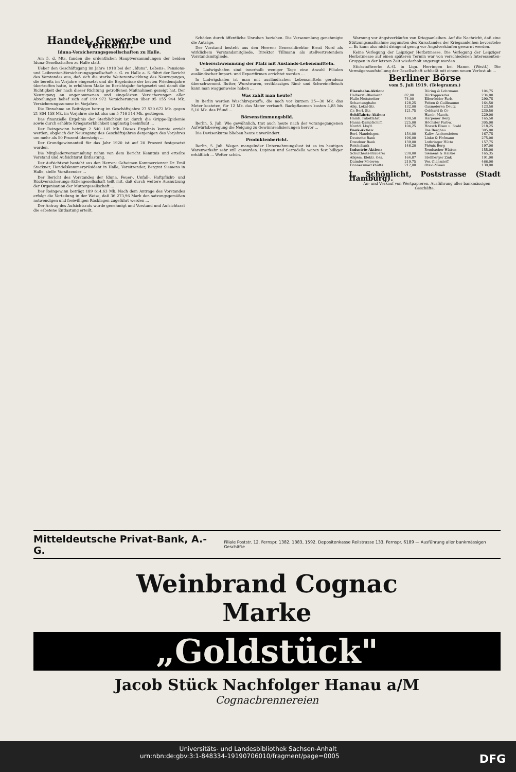Handel, Gewerbe und Verkehr.
Iduna-Versicherungsgesellschaften zu Halle.
Am 5. d. Mts. fanden die ordentlichen Hauptversammlungen der beiden Iduna-Gesellschaften zu Halle statt.
Ueber den Geschäftsgang im Jahre 1918 bei der „Iduna", Lebens-, Pensions- und Leibrenten-Versicherungsgesellschaft a. G. zu Halle a. S. führt der Bericht des Vorstandes aus, daß sich die starke Weiterentwicklung des Neuzuganges, die bereits im Vorjahre eingesetzt und die Ergebnisse der besten Friedensjahre übertroffen hatte, in erhöhtem Maße im Berichtsjahr fortgesetzt und damit die Richtigkeit der nach dieser Richtung getroffenen Maßnahmen gezeigt hat. Der Neuzugang an angenommenen und eingelösten Versicherungen aller Abteilungen belief sich auf 199 972 Versicherungen über 95 155 944 Mk. Versicherungssumme im Vorjahre.
Die Einnahme an Beiträgen betrug im Geschäftsjahre 27 520 672 Mk. gegen 21 804 158 Mk. im Vorjahre; sie ist also um 5 716 514 Mk. gestiegen.
Das finanzielle Ergebnis der Sterblichkeit ist durch die Grippe-Epidemie sowie durch erhöhte Kriegssterblichkeit ungünstig beeinflußt ...
Der Reingewinn beträgt 2 540 145 Mk. Dieses Ergebnis konnte erzielt werden, obgleich der Neuzugang des Geschäftsjahres denjenigen des Vorjahres um mehr als 50 Prozent übersteigt ...
Der Grundgewinnanteil für das Jahr 1920 ist auf 20 Prozent festgesetzt worden.
Die Mitgliederversammlung nahm von dem Bericht Kenntnis und erteilte Vorstand und Aufsichtsrat Entlastung.
Der Aufsichtsrat besteht aus den Herren: Geheimen Kommerzienrat Dr. Emil Steckner, Handelskammerpräsident in Halle, Vorsitzender, Bergrat Siemens in Halle, stellv. Vorsitzender ...
Der Bericht des Vorstandes der Iduna, Feuer-, Unfall-, Haftpflicht- und Rückversicherungs-Aktiengesellschaft teilt mit, daß durch weitere Ausnutzung der Organisation der Muttergesellschaft ...
Der Reingewinn beträgt 189 614,63 Mk. Nach dem Antrage des Vorstandes erfolgt die Verteilung in der Weise, daß 36 273,96 Mark den satzungsgemäßen notwendigen und freiwilligen Rücklagen zugeführt werden ...
Der Antrag des Aufsichtsrats wurde genehmigt und Vorstand und Aufsichtsrat die erbetene Entlastung erteilt.
Schäden durch öffentliche Unruhen beziehen. Die Versammlung genehmigte die Anträge.
Der Vorstand besteht aus den Herren: Generaldirektor Ernst Nord als wirklichem Vorstandsmitgliede, Direktor Tillmann als stellvertretendem Vorstandsmitgliede.
Ueberschwemmung der Pfalz mit Auslands-Lebensmitteln.
In Ludwigshafen sind innerhalb weniger Tage eine Anzahl Filialen ausländischer Import- und Exportfirmen errichtet worden ...
In Ludwigshafen ist man mit ausländischen Lebensmitteln geradezu überschwemmt. Butter, Wurstwaren, erstklassiges Rind- und Schweinefleisch kann man waggonweise haben ...
Was zahlt man heute?
In Berlin werden Waschkrepstoffe, die noch vor kurzem 25—30 Mk. das Meter kosteten, für 12 Mk. das Meter verkauft. Backpflaumen kosten 4,85 bis 5,10 Mk. das Pfund ...
Börsenstimmungsbild.
Berlin, 5. Juli. Wie gewöhnlich, trat auch heute nach der vorangegangenen Aufwärtsbewegung die Neigung zu Gewinnrealisierungen hervor ...
Die Devisenkurse blieben heute unverändert.
Produktenbericht.
Berlin, 5. Juli. Wegen mangelnder Unternehmungslust ist es im heutigen Warenverkehr sehr still geworden. Lupinen und Serradella waren fest billiger erhältlich ... Wetter schön.
Warnung vor Angstverkäufen von Kriegsanleihen. Auf die Nachricht, daß eine Stützungsmaßnahme zugunsten des Kursstandes der Kriegsanleihen bevorstehe ... Es kann also nicht dringend genug vor Angstverkäufen gewarnt werden.
Keine Verlegung der Leipziger Herbstmesse. Die Verlegung der Leipziger Herbstmesse auf einen späteren Termin war von verschiedenen Interessenten-Gruppen in der letzten Zeit wiederholt angeregt worden ...
Stickstoffwerke A.-G. in Liqu. Herringen bei Hamm (Westf.). Die Vermögensaufstellung der Gesellschaft schließt mit einem neuen Verlust ab ...
Berliner Börse
vom 5. Juli 1919. (Telegramm.)
| Eisenbahn-Aktien: | | Düring & Lohrmann | 104,75 |
| Halberst.-Blankenb. | 82,00 | Dürkoppwerke | 234,00 |
| Halle-Hettstedter | 74,00 | Elberfelder Farb. | 290,75 |
| Schantungbahn | 128,25 | Felten & Guilleaume | 164,50 |
| Allg. Lokal-Str. | 132,00 | Gasmotoren Deutz | 123,50 |
| Gr. Berl. Str. | 121,75 | Gebhard & Co | 230,50 |
| Schiffahrts-Aktien: | | Hamb. Masch. | 229,00 |
| Hamb. Paketfahrt | 100,50 | Harpener Berg | 165,50 |
| Hansa-Dampfschiff. | 225,00 | Höchster Farbw. | 305,00 |
| Nordd. Lloyd. | 104,25 | Hoesch Eisen u. Stahl | 218,25 |
| Bank-Aktien: | | Ilse Bergbau | 305,00 |
| Berl. Handelsges. | 154,00 | Kaliw. Aschersleben | 167,75 |
| Deutsche Bank | 196,00 | Linke & Hofmann | 275,00 |
| Dresdner Bank | 139,00 | Lothringer Hütte | 157,75 |
| Reichsbank | 148,20 | Phönix Berg | 197,00 |
| Industrie-Aktien: | | Rombacher Hütten | 155,00 |
| Schultheiss-Brauerei | 230,00 | Siemens & Halske | 165,35 |
| Allgem. Elektr. Ges. | 164,87 | Stollberger Zink | 191,00 |
| Daimler Motoren | 219,75 | Ver. Glanzstoff | 466,00 |
| Donnersmarckhütte | 212,00 | Otavi-Minen | 130,00 |
L. Schönlicht, Poststrasse (Stadt Hamburg).
An- und Verkauf von Wertpapieren. Ausführung aller bankmässigen Geschäfte.
Mitteldeutsche Privat-Bank, A.-G. Filiale Poststr. 12. Fernspr. 1382, 1383, 1592. Depositenkasse Reilstrasse 133. Fernspr. 6189 — Ausführung aller bankmässigen Geschäfte
Weinbrand Cognac
Marke
„Goldstück"
Jacob Stück Nachfolger Hanau a/M
Cognacbrennereien
Universitäts- und Landesbibliothek Sachsen-Anhalt
urn:nbn:de:gbv:3:1-848334-19190706010/fragment/page=0005 DFG